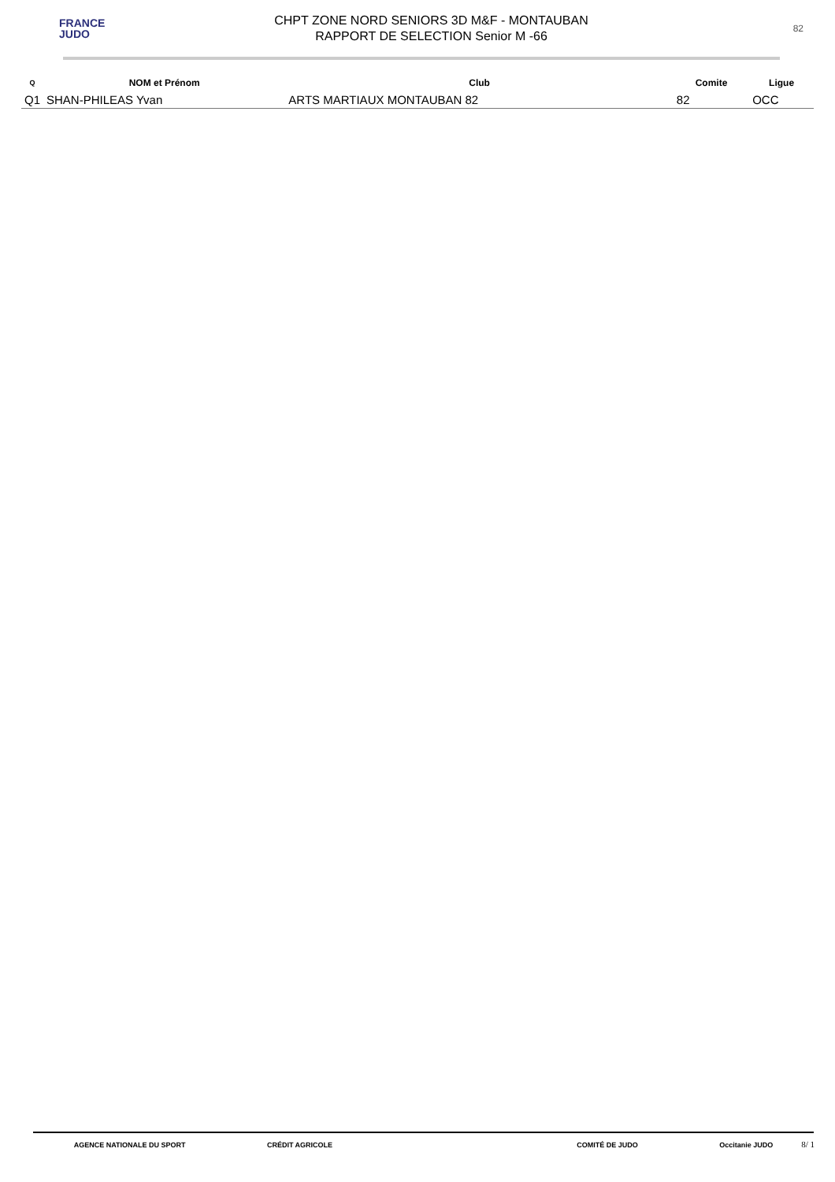FRANCE
JUDO
CHPT ZONE NORD SENIORS 3D M&F - MONTAUBAN
RAPPORT DE SELECTION Senior M -66
82
| Q | NOM et Prénom | Club | Comite | Ligue |
| --- | --- | --- | --- | --- |
| Q1 | SHAN-PHILEAS Yvan | ARTS MARTIAUX MONTAUBAN 82 | 82 | OCC |
AGENCE NATIONALE DU SPORT CRÉDIT AGRICOLE COMITÉ DE JUDO Occitanie JUDO
8/ 1